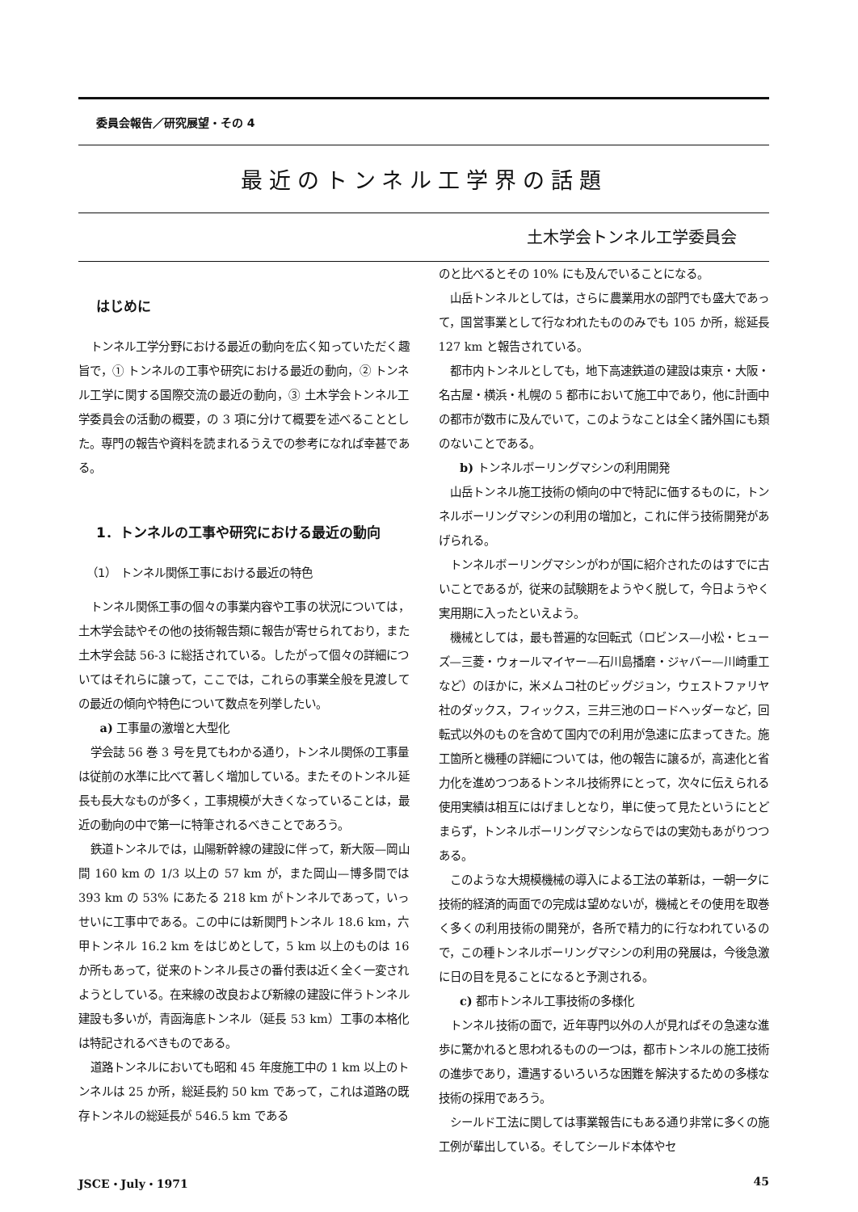委員会報告／研究展望・その 4
最近のトンネル工学界の話題
土木学会トンネル工学委員会
はじめに
トンネル工学分野における最近の動向を広く知っていただく趣旨で，① トンネルの工事や研究における最近の動向，② トンネル工学に関する国際交流の最近の動向，③ 土木学会トンネル工学委員会の活動の概要，の 3 項に分けて概要を述べることとした。専門の報告や資料を読まれるうえでの参考になれば幸甚である。
1．トンネルの工事や研究における最近の動向
（1） トンネル関係工事における最近の特色
トンネル関係工事の個々の事業内容や工事の状況については，土木学会誌やその他の技術報告類に報告が寄せられており，また土木学会誌 56-3 に総括されている。したがって個々の詳細についてはそれらに譲って，ここでは，これらの事業全般を見渡しての最近の傾向や特色について数点を列挙したい。
a) 工事量の激増と大型化
学会誌 56 巻 3 号を見てもわかる通り，トンネル関係の工事量は従前の水準に比べて著しく増加している。またそのトンネル延長も長大なものが多く，工事規模が大きくなっていることは，最近の動向の中で第一に特筆されるべきことであろう。
鉄道トンネルでは，山陽新幹線の建設に伴って，新大阪—岡山間 160 km の 1/3 以上の 57 km が，また岡山—博多間では 393 km の 53% にあたる 218 km がトンネルであって，いっせいに工事中である。この中には新関門トンネル 18.6 km，六甲トンネル 16.2 km をはじめとして，5 km 以上のものは 16 か所もあって，従来のトンネル長さの番付表は近く全く一変されようとしている。在来線の改良および新線の建設に伴うトンネル建設も多いが，青函海底トンネル（延長 53 km）工事の本格化は特記されるべきものである。
道路トンネルにおいても昭和 45 年度施工中の 1 km 以上のトンネルは 25 か所，総延長約 50 km であって，これは道路の既存トンネルの総延長が 546.5 km である
のと比べるとその 10% にも及んでいることになる。
山岳トンネルとしては，さらに農業用水の部門でも盛大であって，国営事業として行なわれたもののみでも 105 か所，総延長 127 km と報告されている。
都市内トンネルとしても，地下高速鉄道の建設は東京・大阪・名古屋・横浜・札幌の 5 都市において施工中であり，他に計画中の都市が数市に及んでいて，このようなことは全く諸外国にも類のないことである。
b) トンネルボーリングマシンの利用開発
山岳トンネル施工技術の傾向の中で特記に価するものに，トンネルボーリングマシンの利用の増加と，これに伴う技術開発があげられる。
トンネルボーリングマシンがわが国に紹介されたのはすでに古いことであるが，従来の試験期をようやく脱して，今日ようやく実用期に入ったといえよう。
機械としては，最も普遍的な回転式（ロビンス—小松・ヒューズ—三菱・ウォールマイヤー—石川島播磨・ジャバー—川崎重工など）のほかに，米メムコ社のビッグジョン，ウェストファリヤ社のダックス，フィックス，三井三池のロードヘッダーなど，回転式以外のものを含めて国内での利用が急速に広まってきた。施工箇所と機種の詳細については，他の報告に譲るが，高速化と省力化を進めつつあるトンネル技術界にとって，次々に伝えられる使用実績は相互にはげましとなり，単に使って見たというにとどまらず，トンネルボーリングマシンならではの実効もあがりつつある。
このような大規模機械の導入による工法の革新は，一朝一夕に技術的経済的両面での完成は望めないが，機械とその使用を取巻く多くの利用技術の開発が，各所で精力的に行なわれているので，この種トンネルボーリングマシンの利用の発展は，今後急激に日の目を見ることになると予測される。
c) 都市トンネル工事技術の多様化
トンネル技術の面で，近年専門以外の人が見ればその急速な進歩に驚かれると思われるものの一つは，都市トンネルの施工技術の進歩であり，遭遇するいろいろな困難を解決するための多様な技術の採用であろう。
シールド工法に関しては事業報告にもある通り非常に多くの施工例が輩出している。そしてシールド本体やセ
JSCE・July・1971 45